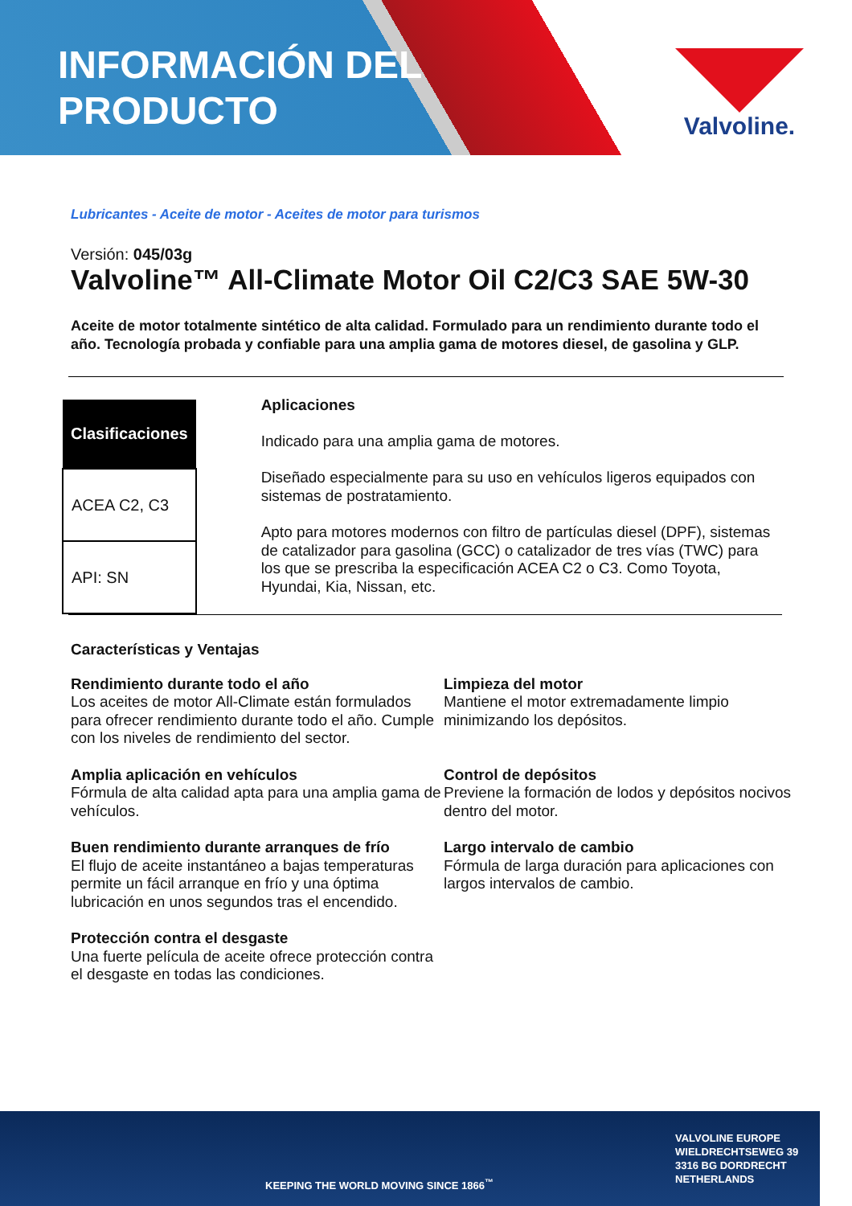INFORMACIÓN DEL
PRODUCTO
Valvoline.
Lubricantes - Aceite de motor - Aceites de motor para turismos
Versión: 045/03g
Valvoline™ All-Climate Motor Oil C2/C3 SAE 5W-30
Aceite de motor totalmente sintético de alta calidad. Formulado para un rendimiento durante todo el año. Tecnología probada y confiable para una amplia gama de motores diesel, de gasolina y GLP.
| Clasificaciones |
| --- |
| ACEA C2, C3 |
| API: SN |
Aplicaciones
Indicado para una amplia gama de motores.
Diseñado especialmente para su uso en vehículos ligeros equipados con sistemas de postratamiento.
Apto para motores modernos con filtro de partículas diesel (DPF), sistemas de catalizador para gasolina (GCC) o catalizador de tres vías (TWC) para los que se prescriba la especificación ACEA C2 o C3. Como Toyota, Hyundai, Kia, Nissan, etc.
Características y Ventajas
Rendimiento durante todo el año
Los aceites de motor All-Climate están formulados para ofrecer rendimiento durante todo el año. Cumple con los niveles de rendimiento del sector.
Limpieza del motor
Mantiene el motor extremadamente limpio minimizando los depósitos.
Amplia aplicación en vehículos
Fórmula de alta calidad apta para una amplia gama de vehículos.
Control de depósitos
Previene la formación de lodos y depósitos nocivos dentro del motor.
Buen rendimiento durante arranques de frío
El flujo de aceite instantáneo a bajas temperaturas permite un fácil arranque en frío y una óptima lubricación en unos segundos tras el encendido.
Largo intervalo de cambio
Fórmula de larga duración para aplicaciones con largos intervalos de cambio.
Protección contra el desgaste
Una fuerte película de aceite ofrece protección contra el desgaste en todas las condiciones.
KEEPING THE WORLD MOVING SINCE 1866<sup>™</sup>
VALVOLINE EUROPE
WIELDRECHTSEWEG 39
3316 BG DORDRECHT
NETHERLANDS